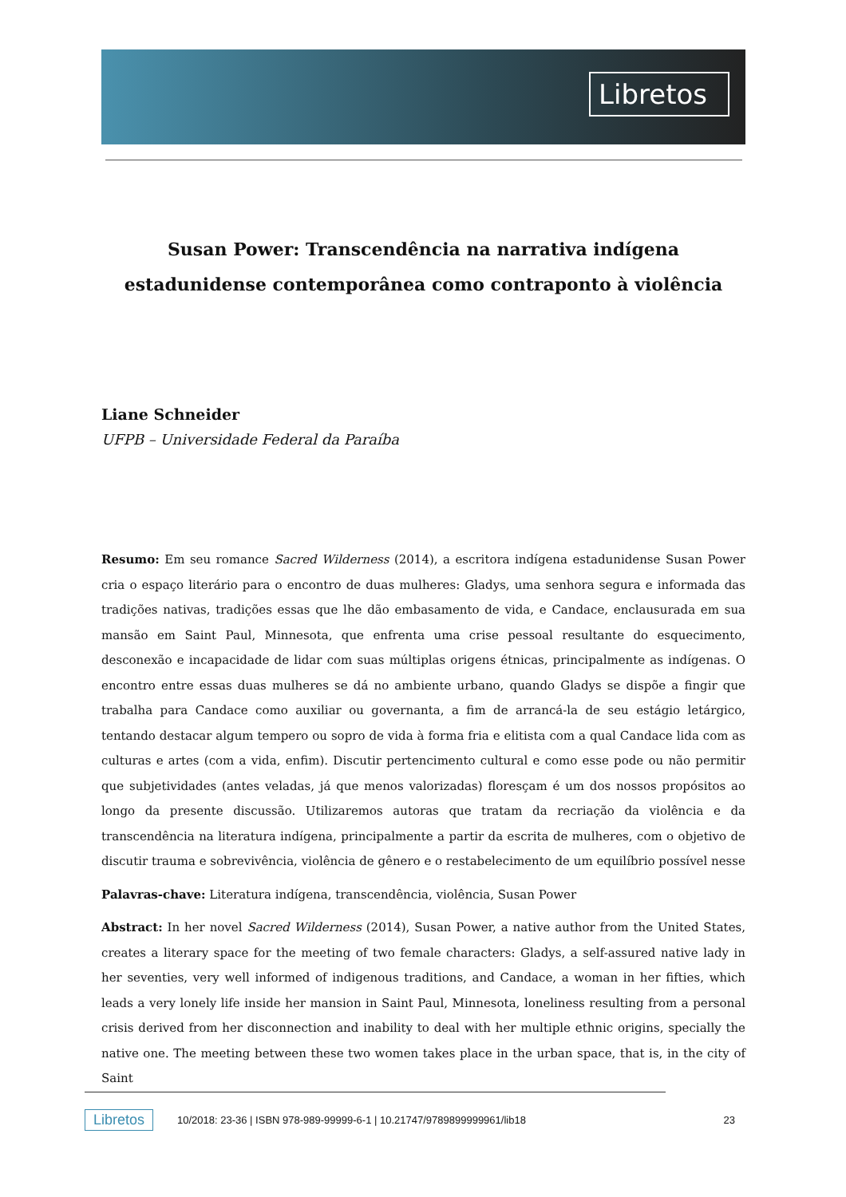Libretos
Susan Power: Transcendência na narrativa indígena estadunidense contemporânea como contraponto à violência
Liane Schneider
UFPB – Universidade Federal da Paraíba
Resumo: Em seu romance Sacred Wilderness (2014), a escritora indígena estadunidense Susan Power cria o espaço literário para o encontro de duas mulheres: Gladys, uma senhora segura e informada das tradições nativas, tradições essas que lhe dão embasamento de vida, e Candace, enclausurada em sua mansão em Saint Paul, Minnesota, que enfrenta uma crise pessoal resultante do esquecimento, desconexão e incapacidade de lidar com suas múltiplas origens étnicas, principalmente as indígenas. O encontro entre essas duas mulheres se dá no ambiente urbano, quando Gladys se dispõe a fingir que trabalha para Candace como auxiliar ou governanta, a fim de arrancá-la de seu estágio letárgico, tentando destacar algum tempero ou sopro de vida à forma fria e elitista com a qual Candace lida com as culturas e artes (com a vida, enfim). Discutir pertencimento cultural e como esse pode ou não permitir que subjetividades (antes veladas, já que menos valorizadas) floresçam é um dos nossos propósitos ao longo da presente discussão. Utilizaremos autoras que tratam da recriação da violência e da transcendência na literatura indígena, principalmente a partir da escrita de mulheres, com o objetivo de discutir trauma e sobrevivência, violência de gênero e o restabelecimento de um equilíbrio possível nesse
Palavras-chave: Literatura indígena, transcendência, violência, Susan Power
Abstract: In her novel Sacred Wilderness (2014), Susan Power, a native author from the United States, creates a literary space for the meeting of two female characters: Gladys, a self-assured native lady in her seventies, very well informed of indigenous traditions, and Candace, a woman in her fifties, which leads a very lonely life inside her mansion in Saint Paul, Minnesota, loneliness resulting from a personal crisis derived from her disconnection and inability to deal with her multiple ethnic origins, specially the native one. The meeting between these two women takes place in the urban space, that is, in the city of Saint
Libretos 10/2018: 23-36 | ISBN 978-989-99999-6-1 | 10.21747/9789899999961/lib18 23